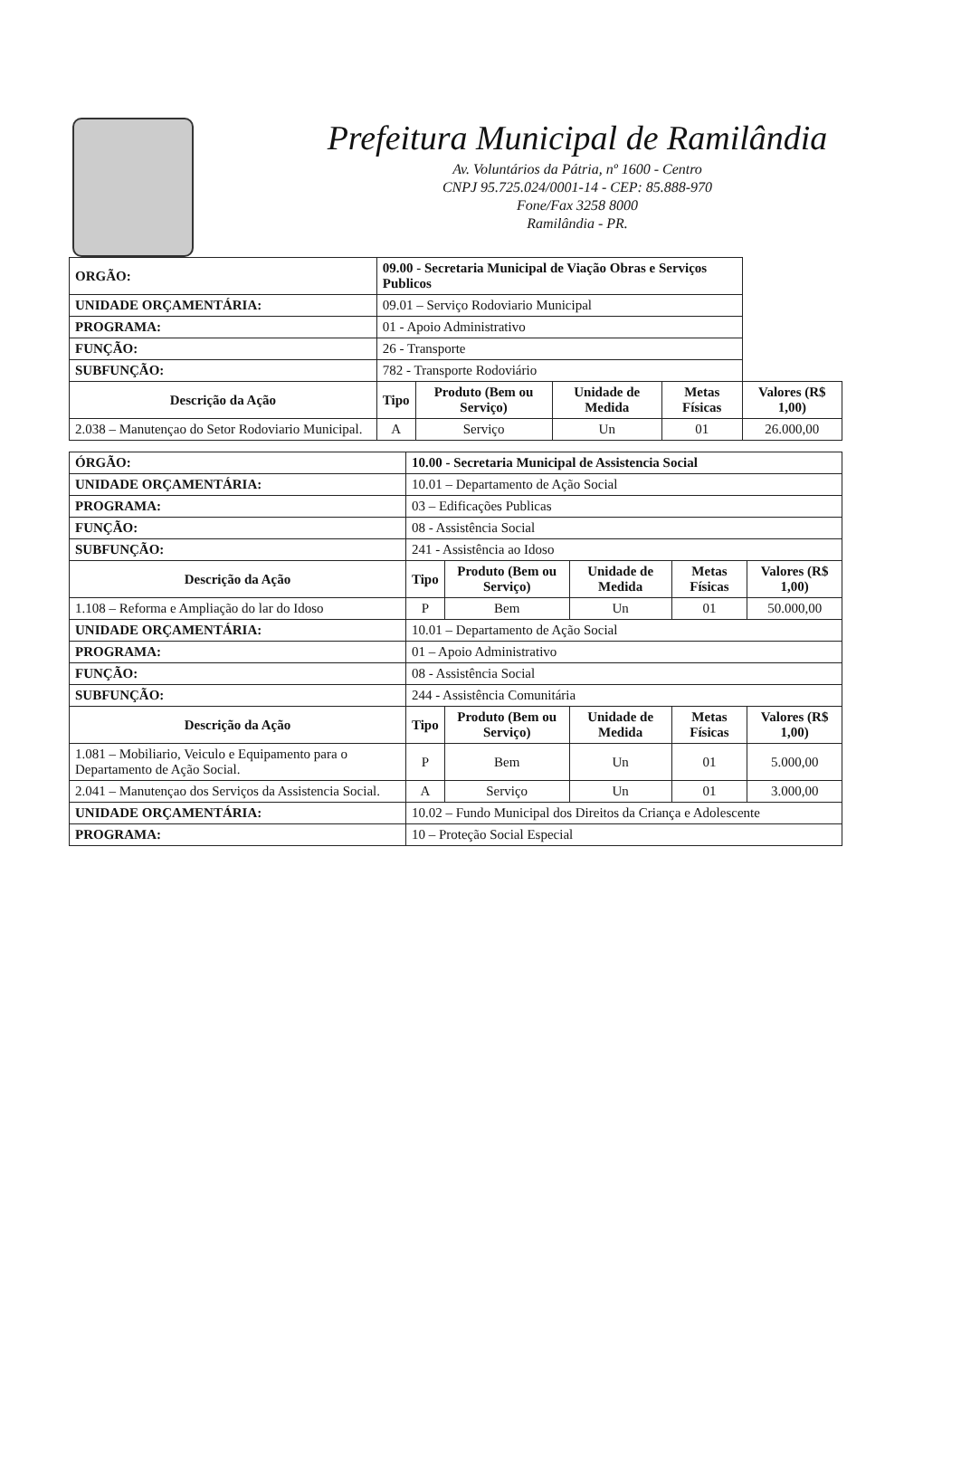Prefeitura Municipal de Ramilândia
Av. Voluntários da Pátria, nº 1600 - Centro
CNPJ 95.725.024/0001-14 - CEP: 85.888-970
Fone/Fax 3258 8000
Ramilândia - PR.
| ORGÃO: | 09.00 - Secretaria Municipal de Viação Obras e Serviços Publicos | | | | | |
| UNIDADE ORÇAMENTÁRIA: | | 09.01 – Serviço Rodoviario Municipal | | | | |
| PROGRAMA: | 01 - Apoio Administrativo | | | | | |
| FUNÇÃO: | 26 - Transporte | | | | | |
| SUBFUNÇÃO: | 782 - Transporte Rodoviário | | | | | |
| Descrição da Ação | | Tipo | Produto (Bem ou Serviço) | Unidade de Medida | Metas Físicas | Valores (R$ 1,00) |
| 2.038 – Manutençao do Setor Rodoviario Municipal. | | A | Serviço | Un | 01 | 26.000,00 |
| ÓRGÃO: | 10.00 - Secretaria Municipal de Assistencia Social | | | | | |
| UNIDADE ORÇAMENTÁRIA: | | 10.01 – Departamento de Ação Social | | | | |
| PROGRAMA: | 03 – Edificações Publicas | | | | | |
| FUNÇÃO: | 08 - Assistência Social | | | | | |
| SUBFUNÇÃO: | 241 - Assistência ao Idoso | | | | | |
| Descrição da Ação | | Tipo | Produto (Bem ou Serviço) | Unidade de Medida | Metas Físicas | Valores (R$ 1,00) |
| 1.108 – Reforma e Ampliação do lar do Idoso | | P | Bem | Un | 01 | 50.000,00 |
| UNIDADE ORÇAMENTÁRIA: | | 10.01 – Departamento de Ação Social | | | | |
| PROGRAMA: | 01 – Apoio Administrativo | | | | | |
| FUNÇÃO: | 08 - Assistência Social | | | | | |
| SUBFUNÇÃO: | 244 - Assistência Comunitária | | | | | |
| Descrição da Ação | | Tipo | Produto (Bem ou Serviço) | Unidade de Medida | Metas Físicas | Valores (R$ 1,00) |
| 1.081 – Mobiliario, Veiculo e Equipamento para o Departamento de Ação Social. | | P | Bem | Un | 01 | 5.000,00 |
| 2.041 – Manutençao dos Serviços da Assistencia Social. | | A | Serviço | Un | 01 | 3.000,00 |
| UNIDADE ORÇAMENTÁRIA: | | 10.02 – Fundo Municipal dos Direitos da Criança e Adolescente | | | | |
| PROGRAMA: | 10 – Proteção Social Especial | | | | | |